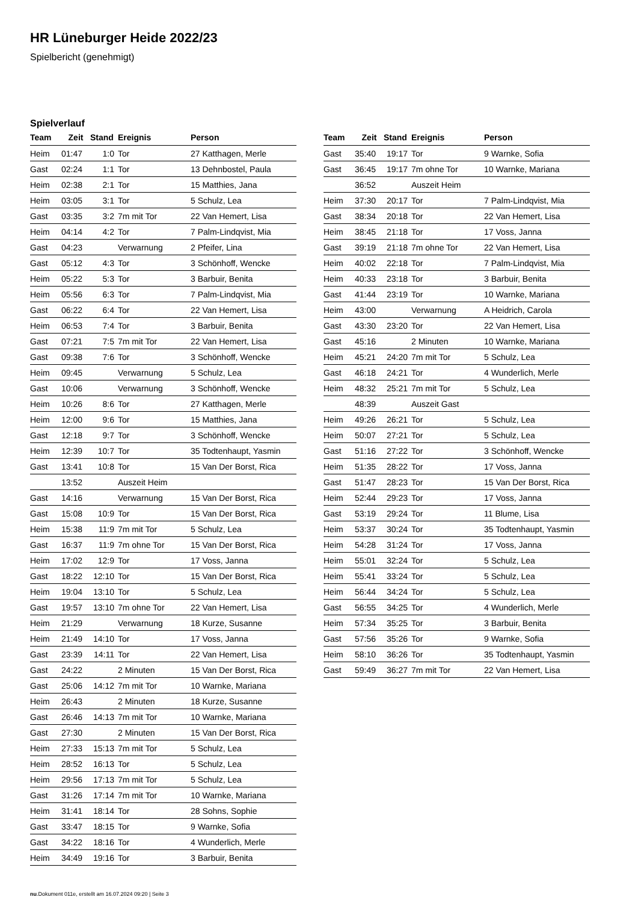HR Lüneburger Heide 2022/23
Spielbericht (genehmigt)
Spielverlauf
| Team | Zeit | Stand | Ereignis | Person |
| --- | --- | --- | --- | --- |
| Heim | 01:47 | 1:0 | Tor | 27 Katthagen, Merle |
| Gast | 02:24 | 1:1 | Tor | 13 Dehnbostel, Paula |
| Heim | 02:38 | 2:1 | Tor | 15 Matthies, Jana |
| Heim | 03:05 | 3:1 | Tor | 5 Schulz, Lea |
| Gast | 03:35 | 3:2 | 7m mit Tor | 22 Van Hemert, Lisa |
| Heim | 04:14 | 4:2 | Tor | 7 Palm-Lindqvist, Mia |
| Gast | 04:23 | | Verwarnung | 2 Pfeifer, Lina |
| Gast | 05:12 | 4:3 | Tor | 3 Schönhoff, Wencke |
| Heim | 05:22 | 5:3 | Tor | 3 Barbuir, Benita |
| Heim | 05:56 | 6:3 | Tor | 7 Palm-Lindqvist, Mia |
| Gast | 06:22 | 6:4 | Tor | 22 Van Hemert, Lisa |
| Heim | 06:53 | 7:4 | Tor | 3 Barbuir, Benita |
| Gast | 07:21 | 7:5 | 7m mit Tor | 22 Van Hemert, Lisa |
| Gast | 09:38 | 7:6 | Tor | 3 Schönhoff, Wencke |
| Heim | 09:45 | | Verwarnung | 5 Schulz, Lea |
| Gast | 10:06 | | Verwarnung | 3 Schönhoff, Wencke |
| Heim | 10:26 | 8:6 | Tor | 27 Katthagen, Merle |
| Heim | 12:00 | 9:6 | Tor | 15 Matthies, Jana |
| Gast | 12:18 | 9:7 | Tor | 3 Schönhoff, Wencke |
| Heim | 12:39 | 10:7 | Tor | 35 Todtenhaupt, Yasmin |
| Gast | 13:41 | 10:8 | Tor | 15 Van Der Borst, Rica |
| | 13:52 | | Auszeit Heim | |
| Gast | 14:16 | | Verwarnung | 15 Van Der Borst, Rica |
| Gast | 15:08 | 10:9 | Tor | 15 Van Der Borst, Rica |
| Heim | 15:38 | 11:9 | 7m mit Tor | 5 Schulz, Lea |
| Gast | 16:37 | 11:9 | 7m ohne Tor | 15 Van Der Borst, Rica |
| Heim | 17:02 | 12:9 | Tor | 17 Voss, Janna |
| Gast | 18:22 | 12:10 | Tor | 15 Van Der Borst, Rica |
| Heim | 19:04 | 13:10 | Tor | 5 Schulz, Lea |
| Gast | 19:57 | 13:10 | 7m ohne Tor | 22 Van Hemert, Lisa |
| Heim | 21:29 | | Verwarnung | 18 Kurze, Susanne |
| Heim | 21:49 | 14:10 | Tor | 17 Voss, Janna |
| Gast | 23:39 | 14:11 | Tor | 22 Van Hemert, Lisa |
| Gast | 24:22 | | 2 Minuten | 15 Van Der Borst, Rica |
| Gast | 25:06 | 14:12 | 7m mit Tor | 10 Warnke, Mariana |
| Heim | 26:43 | | 2 Minuten | 18 Kurze, Susanne |
| Gast | 26:46 | 14:13 | 7m mit Tor | 10 Warnke, Mariana |
| Gast | 27:30 | | 2 Minuten | 15 Van Der Borst, Rica |
| Heim | 27:33 | 15:13 | 7m mit Tor | 5 Schulz, Lea |
| Heim | 28:52 | 16:13 | Tor | 5 Schulz, Lea |
| Heim | 29:56 | 17:13 | 7m mit Tor | 5 Schulz, Lea |
| Gast | 31:26 | 17:14 | 7m mit Tor | 10 Warnke, Mariana |
| Heim | 31:41 | 18:14 | Tor | 28 Sohns, Sophie |
| Gast | 33:47 | 18:15 | Tor | 9 Warnke, Sofia |
| Gast | 34:22 | 18:16 | Tor | 4 Wunderlich, Merle |
| Heim | 34:49 | 19:16 | Tor | 3 Barbuir, Benita |
| Team | Zeit | Stand | Ereignis | Person |
| --- | --- | --- | --- | --- |
| Gast | 35:40 | 19:17 | Tor | 9 Warnke, Sofia |
| Gast | 36:45 | 19:17 | 7m ohne Tor | 10 Warnke, Mariana |
| | 36:52 | | Auszeit Heim | |
| Heim | 37:30 | 20:17 | Tor | 7 Palm-Lindqvist, Mia |
| Gast | 38:34 | 20:18 | Tor | 22 Van Hemert, Lisa |
| Heim | 38:45 | 21:18 | Tor | 17 Voss, Janna |
| Gast | 39:19 | 21:18 | 7m ohne Tor | 22 Van Hemert, Lisa |
| Heim | 40:02 | 22:18 | Tor | 7 Palm-Lindqvist, Mia |
| Heim | 40:33 | 23:18 | Tor | 3 Barbuir, Benita |
| Gast | 41:44 | 23:19 | Tor | 10 Warnke, Mariana |
| Heim | 43:00 | | Verwarnung | A Heidrich, Carola |
| Gast | 43:30 | 23:20 | Tor | 22 Van Hemert, Lisa |
| Gast | 45:16 | | 2 Minuten | 10 Warnke, Mariana |
| Heim | 45:21 | 24:20 | 7m mit Tor | 5 Schulz, Lea |
| Gast | 46:18 | 24:21 | Tor | 4 Wunderlich, Merle |
| Heim | 48:32 | 25:21 | 7m mit Tor | 5 Schulz, Lea |
| | 48:39 | | Auszeit Gast | |
| Heim | 49:26 | 26:21 | Tor | 5 Schulz, Lea |
| Heim | 50:07 | 27:21 | Tor | 5 Schulz, Lea |
| Gast | 51:16 | 27:22 | Tor | 3 Schönhoff, Wencke |
| Heim | 51:35 | 28:22 | Tor | 17 Voss, Janna |
| Gast | 51:47 | 28:23 | Tor | 15 Van Der Borst, Rica |
| Heim | 52:44 | 29:23 | Tor | 17 Voss, Janna |
| Gast | 53:19 | 29:24 | Tor | 11 Blume, Lisa |
| Heim | 53:37 | 30:24 | Tor | 35 Todtenhaupt, Yasmin |
| Heim | 54:28 | 31:24 | Tor | 17 Voss, Janna |
| Heim | 55:01 | 32:24 | Tor | 5 Schulz, Lea |
| Heim | 55:41 | 33:24 | Tor | 5 Schulz, Lea |
| Heim | 56:44 | 34:24 | Tor | 5 Schulz, Lea |
| Gast | 56:55 | 34:25 | Tor | 4 Wunderlich, Merle |
| Heim | 57:34 | 35:25 | Tor | 3 Barbuir, Benita |
| Gast | 57:56 | 35:26 | Tor | 9 Warnke, Sofia |
| Heim | 58:10 | 36:26 | Tor | 35 Todtenhaupt, Yasmin |
| Gast | 59:49 | 36:27 | 7m mit Tor | 22 Van Hemert, Lisa |
nu.Dokument 011e, erstellt am 16.07.2024 09:20 | Seite 3